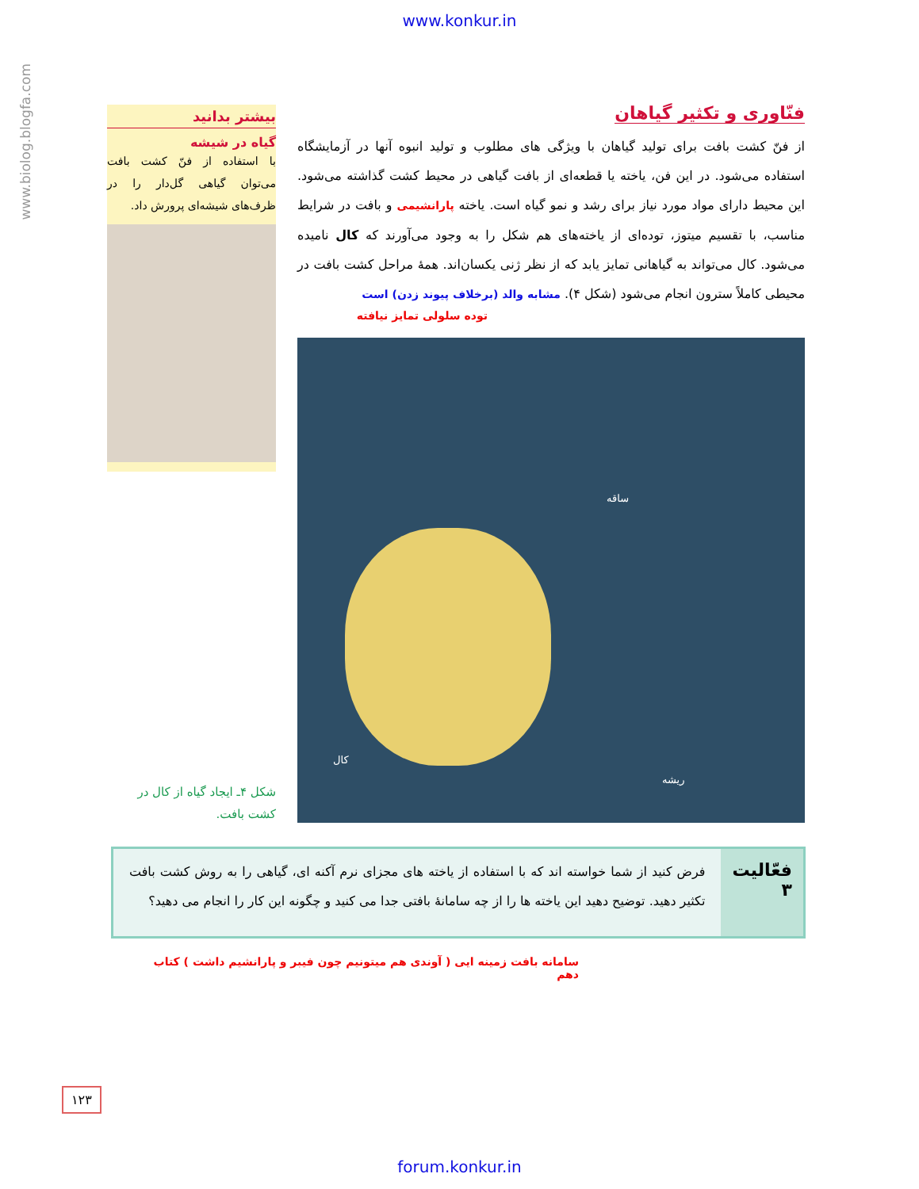www.konkur.in
www.biolog.blogfa.com
فنّاوری و تکثیر گیاهان
از فنّ کشت بافت برای تولید گیاهان با ویژگی های مطلوب و تولید انبوه آنها در آزمایشگاه استفاده می‌شود. در این فن، یاخته یا قطعه‌ای از بافت گیاهی در محیط کشت گذاشته می‌شود. این محیط دارای مواد مورد نیاز برای رشد و نمو گیاه است. یاخته پارانشیمی و بافت در شرایط مناسب، با تقسیم میتوز، توده‌ای از یاخته‌های هم شکل را به وجود می‌آورند که کال نامیده می‌شود. کال می‌تواند به گیاهانی تمایز یابد که از نظر ژنی یکسان‌اند. همهٔ مراحل کشت بافت در محیطی کاملاً سترون انجام می‌شود (شکل ۴). مشابه والد (برخلاف پیوند زدن) است
توده سلولی تمایز نیافته
ساقه
کال
ریشه
بیشتر بدانید
گیاه در شیشه
با استفاده از فنّ کشت بافت می‌توان گیاهی گل‌دار را در ظرف‌های شیشه‌ای پرورش داد.
شکل ۴ـ ایجاد گیاه از کال در کشت بافت.
فعّالیت ۳
فرض کنید از شما خواسته اند که با استفاده از یاخته های مجزای نرم آکنه ای، گیاهی را به روش کشت بافت تکثیر دهید. توضیح دهید این یاخته ها را از چه سامانهٔ بافتی جدا می کنید و چگونه این کار را انجام می دهید؟
سامانه بافت زمینه ایی ( آوندی هم میتونیم چون فیبر و پارانشیم داشت ) کتاب دهم
۱۲۳
forum.konkur.in